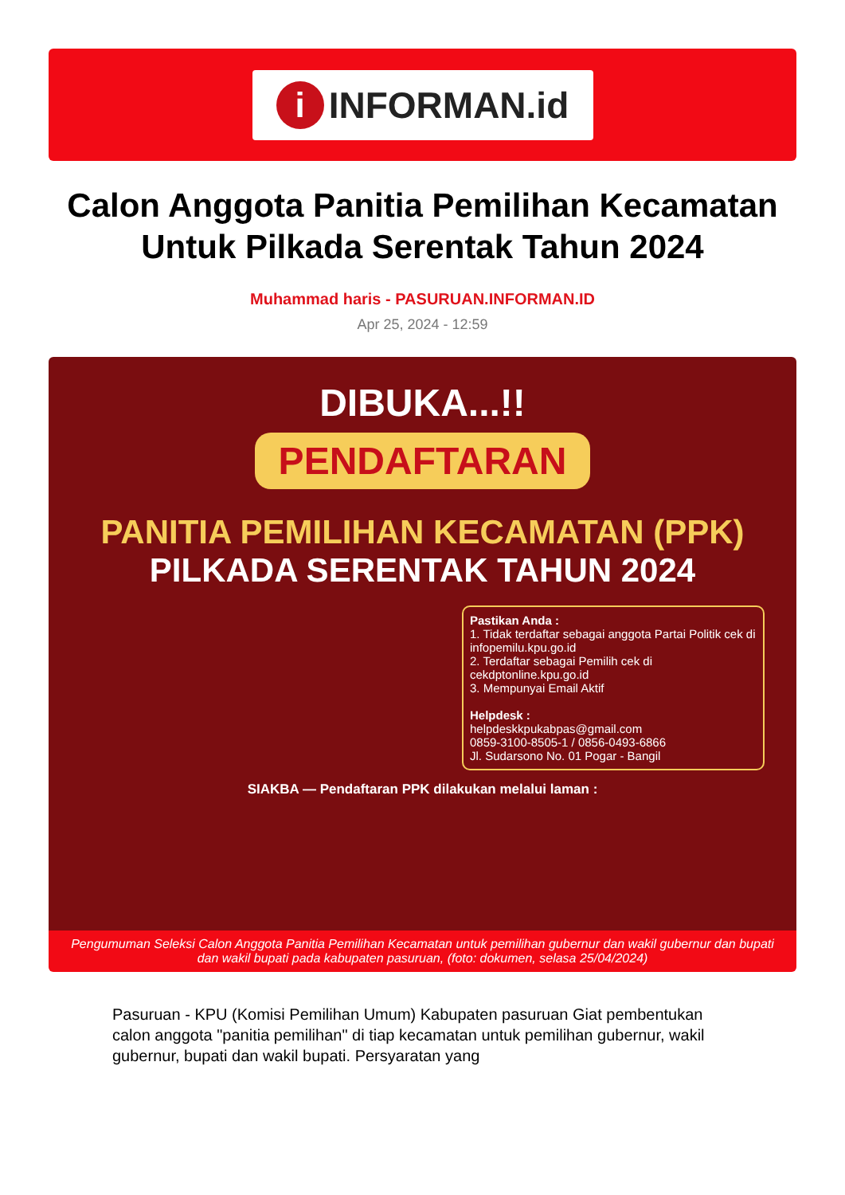i INFORMAN.id
Calon Anggota Panitia Pemilihan Kecamatan Untuk Pilkada Serentak Tahun 2024
Muhammad haris - PASURUAN.INFORMAN.ID
Apr 25, 2024 - 12:59
DIBUKA...!!
PENDAFTARAN
PANITIA PEMILIHAN KECAMATAN (PPK)
PILKADA SERENTAK TAHUN 2024
Pastikan Anda :
1. Tidak terdaftar sebagai anggota Partai Politik cek di infopemilu.kpu.go.id
2. Terdaftar sebagai Pemilih cek di cekdptonline.kpu.go.id
3. Mempunyai Email Aktif
Helpdesk :
helpdeskkpukabpas@gmail.com
0859-3100-8505-1 / 0856-0493-6866
Jl. Sudarsono No. 01 Pogar - Bangil
SIAKBA — Pendaftaran PPK dilakukan melalui laman :
Pengumuman Seleksi Calon Anggota Panitia Pemilihan Kecamatan untuk pemilihan gubernur dan wakil gubernur dan bupati dan wakil bupati pada kabupaten pasuruan, (foto: dokumen, selasa 25/04/2024)
Pasuruan - KPU (Komisi Pemilihan Umum) Kabupaten pasuruan Giat pembentukan calon anggota "panitia pemilihan" di tiap kecamatan untuk pemilihan gubernur, wakil gubernur, bupati dan wakil bupati. Persyaratan yang